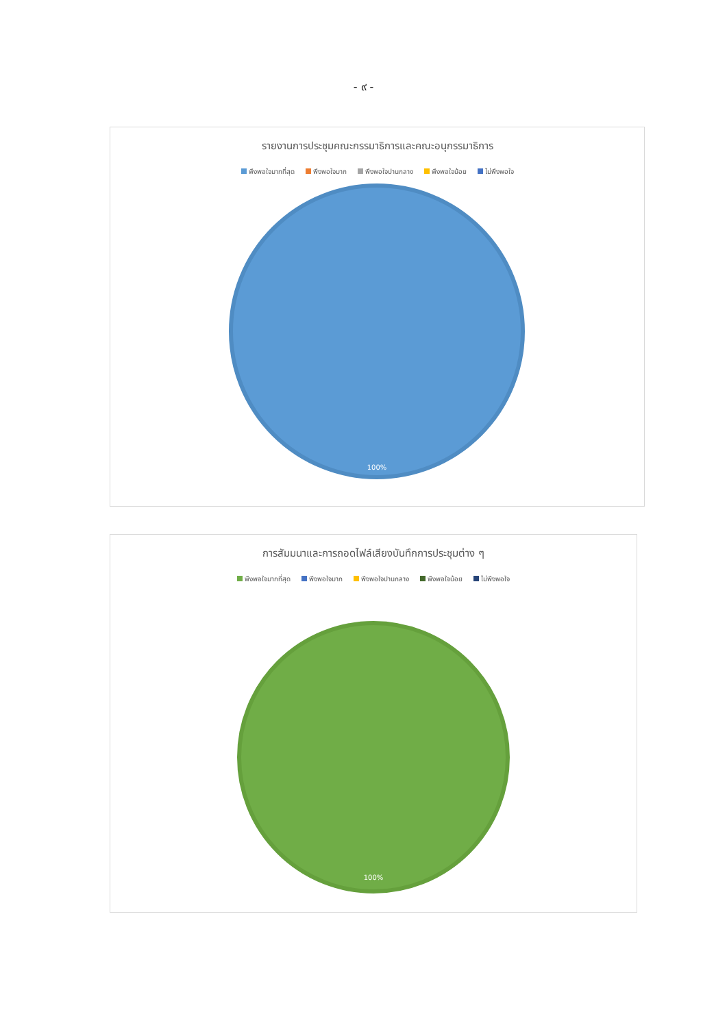- ๙ -
รายงานการประชุมคณะกรรมาธิการและคณะอนุกรรมาธิการ
พึงพอใจมากที่สุด พึงพอใจมาก พึงพอใจปานกลาง พึงพอใจน้อย ไม่พึงพอใจ
100%
การสัมมนาและการถอดไฟล์เสียงบันทึกการประชุมต่าง ๆ
พึงพอใจมากที่สุด พึงพอใจมาก พึงพอใจปานกลาง พึงพอใจน้อย ไม่พึงพอใจ
100%